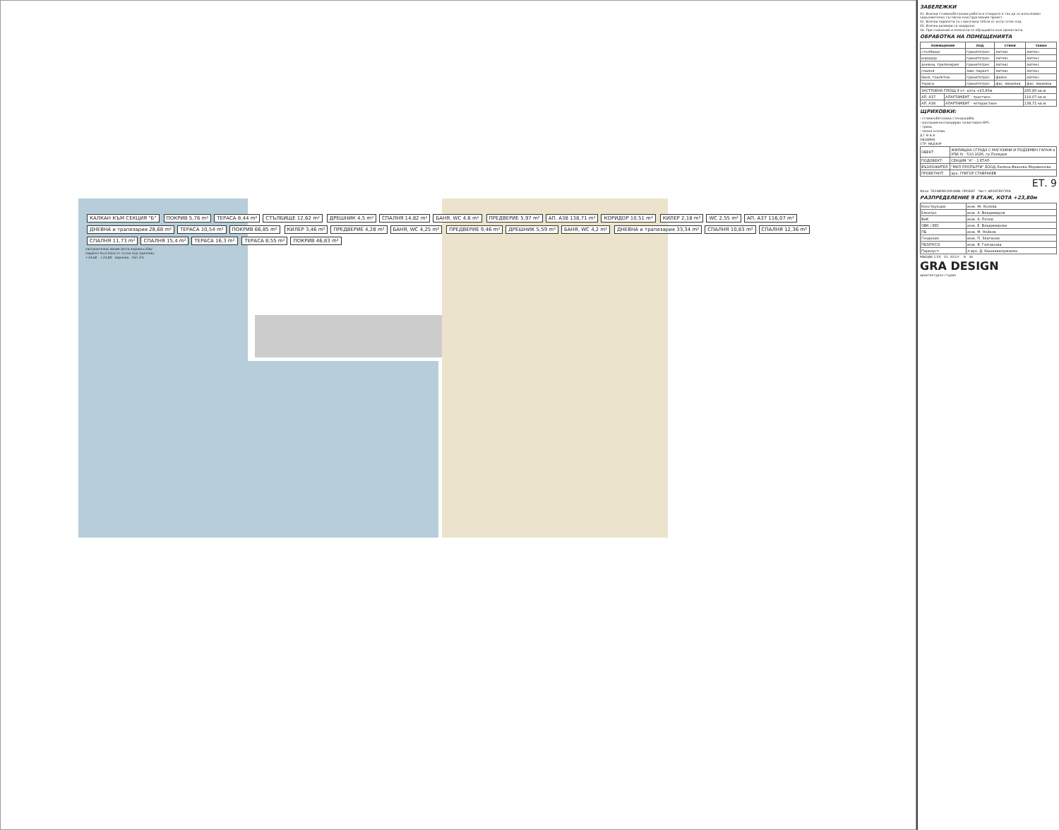КАЛКАН КЪМ СЕКЦИЯ "Б" ПОКРИВ 5,76 m² ТЕРАСА 8,44 m² СТЪЛБИЩЕ 12,62 m² ДРЕШНИК 4,5 m² СПАЛНЯ 14,82 m² БАНЯ, WC 4,6 m² ПРЕДВЕРИЕ 5,97 m² АП. А38 138,71 m² КОРИДОР 10,51 m² КИЛЕР 2,18 m² WC 2,55 m² АП. А37 116,07 m² ДНЕВНА и трапезария 28,68 m² ТЕРАСА 10,54 m² ПОКРИВ 66,85 m² КИЛЕР 3,46 m² ПРЕДВЕРИЕ 4,28 m² БАНЯ, WC 4,25 m² ПРЕДВЕРИЕ 9,46 m² ДРЕШНИК 5,59 m² БАНЯ, WC 4,2 m² ДНЕВНА и трапезария 33,34 m² СПАЛНЯ 10,83 m² СПАЛНЯ 12,36 m² СПАЛНЯ 11,73 m² СПАЛНЯ 15,4 m² ТЕРАСА 16,3 m² ТЕРАСА 8,55 m² ПОКРИВ 46,83 m²
застроителна линия /кота корниз=25м/
парапет Н=120см от готов под триплекс
+24,60 +23,80 воронка min 2%
ЗАБЕЛЕЖКИ
01. Всички стоманобетонови работи и отворите в тях да се изпълняват задължително съгласно конструктивния проект.
02. Всички парапети са с височина 105см от кота готов под.
03. Всички размери са зидарски.
16. При съмнения и неясноти се обръщайте към проектанта.
ОБРАБОТКА НА ПОМЕЩЕНИЯТА
| помещение | под | стени | таван |
| --- | --- | --- | --- |
| стълбище | гранитогрес | латекс | латекс |
| коридор | гранитогрес | латекс | латекс |
| дневна, трапезария | гранитогрес | латекс | латекс |
| спалня | лам. паркет | латекс | латекс |
| баня, тоалетна | гранитогрес | фаянс | латекс |
| тераса | гранитогрес | фас. мазилка | фас. мазилка |
| ЗАСТРОЕНА ПЛОЩ 9 ет. кота +23,80м | | 295,80 кв.м |
| АП. А37 | АПАРТАМЕНТ - тристаен | 116,07 кв.м |
| АП. А38 | АПАРТАМЕНТ - четиристаен | 138,71 кв.м |
ЩРИХОВКИ:
- стоманобетонова стена/шайба
- изолация-експандиран полистирен-EPS
- трева
- земна основа
Д Г В Б А
ОБЩИНА
СТР. НАДЗОР
| ОБЕКТ: | ЖИЛИЩНА СГРАДА С МАГАЗИНИ И ПОДЗЕМЕН ГАРАЖ в УПИ IV - 510.1026, гр.Пловдив |
| ПОДОБЕКТ: | СЕКЦИЯ "А" - 1 ЕТАП |
| ВЪЗЛОЖИТЕЛ: | "МКП ПРОПЪРТИ" ЕООД Лиляна Иванова Моравенова |
| ПРОЕКТАНТ: | арх. ГРИГОР СТАВРАКЕВ |
ЕТ. 9
Фаза: ТЕХНИЧЕСКИ ИНВ. ПРОЕКТ Част: АРХИТЕКТУРА
РАЗПРЕДЕЛЕНИЕ 9 ЕТАЖ, КОТА +23,80м
| Конструкции | инж. Ж. Колева |
| Електро | инж. А. Владимиров |
| ВиК | инж. А. Попов |
| ОВК / ЕЕС | инж. Е. Владимирова |
| ПБ | инж. М. Нейков |
| Геодезия | инж. П. Златанов |
| ПБЗ/ПУСО | инж. Я. Галчанова |
| Паркоуст. | л.арх. Д. Кашкавалджиева |
МАЩАБ 1:50 01. 2022г. 8 26
GRA DESIGN
архитектурно студио